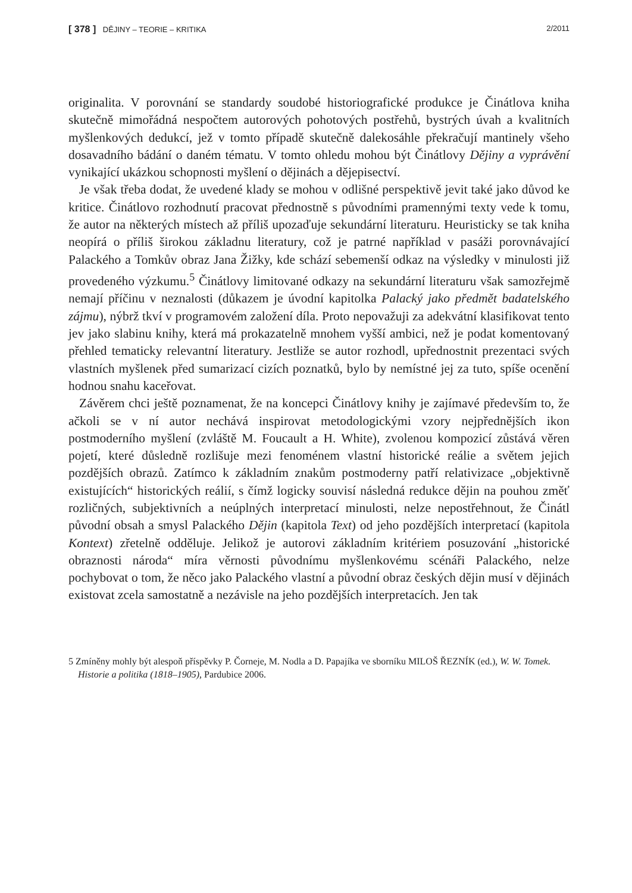[ 378 ] DĚJINY – TEORIE – KRITIKA 2/2011
originalita. V porovnání se standardy soudobé historiografické produkce je Činátlova kniha skutečně mimořádná nespočtem autorových pohotových postřehů, bystrých úvah a kvalitních myšlenkových dedukcí, jež v tomto případě skutečně dalekosáhle překračují mantinely všeho dosavadního bádání o daném tématu. V tomto ohledu mohou být Činátlovy Dějiny a vyprávění vynikající ukázkou schopnosti myšlení o dějinách a dějepisectví.
Je však třeba dodat, že uvedené klady se mohou v odlišné perspektivě jevit také jako důvod ke kritice. Činátlovo rozhodnutí pracovat přednostně s původními pramennými texty vede k tomu, že autor na některých místech až příliš upozaďuje sekundární literaturu. Heuristicky se tak kniha neopírá o příliš širokou základnu literatury, což je patrné například v pasáži porovnávající Palackého a Tomkův obraz Jana Žižky, kde schází sebemenší odkaz na výsledky v minulosti již provedeného výzkumu.<sup>5</sup> Činátlovy limitované odkazy na sekundární literaturu však samozřejmě nemají příčinu v neznalosti (důkazem je úvodní kapitolka Palacký jako předmět badatelského zájmu), nýbrž tkví v programovém založení díla. Proto nepovažuji za adekvátní klasifikovat tento jev jako slabinu knihy, která má prokazatelně mnohem vyšší ambici, než je podat komentovaný přehled tematicky relevantní literatury. Jestliže se autor rozhodl, upřednostnit prezentaci svých vlastních myšlenek před sumarizací cizích poznatků, bylo by nemístné jej za tuto, spíše ocenění hodnou snahu kaceřovat.
Závěrem chci ještě poznamenat, že na koncepci Činátlovy knihy je zajímavé především to, že ačkoli se v ní autor nechává inspirovat metodologickými vzory nejpřednějších ikon postmoderního myšlení (zvláště M. Foucault a H. White), zvolenou kompozicí zůstává věren pojetí, které důsledně rozlišuje mezi fenoménem vlastní historické reálie a světem jejich pozdějších obrazů. Zatímco k základním znakům postmoderny patří relativizace „objektivně existujících“ historických reálií, s čímž logicky souvisí následná redukce dějin na pouhou změť rozličných, subjektivních a neúplných interpretací minulosti, nelze nepostřehnout, že Činátl původní obsah a smysl Palackého Dějin (kapitola Text) od jeho pozdějších interpretací (kapitola Kontext) zřetelně odděluje. Jelikož je autorovi základním kritériem posuzování „historické obraznosti národa“ míra věrnosti původnímu myšlenkovému scénáři Palackého, nelze pochybovat o tom, že něco jako Palackého vlastní a původní obraz českých dějin musí v dějinách existovat zcela samostatně a nezávisle na jeho pozdějších interpretacích. Jen tak
5 Zmíněny mohly být alespoň příspěvky P. Čorneje, M. Nodla a D. Papajíka ve sborníku MILOŠ ŘEZNÍK (ed.), W. W. Tomek. Historie a politika (1818–1905), Pardubice 2006.